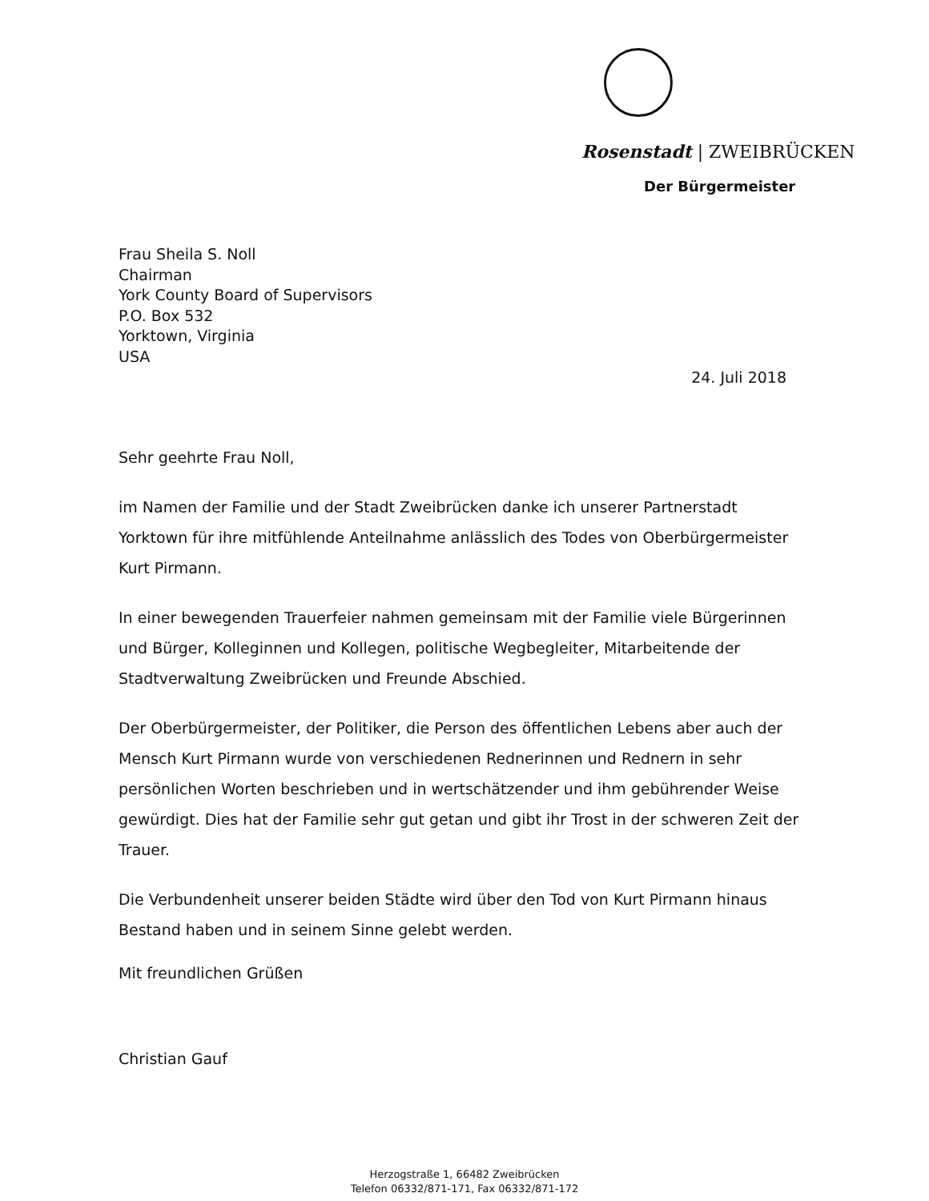Rosenstadt | ZWEIBRÜCKEN
Der Bürgermeister
Frau Sheila S. Noll
Chairman
York County Board of Supervisors
P.O. Box 532
Yorktown, Virginia
USA
24. Juli 2018
Sehr geehrte Frau Noll,
im Namen der Familie und der Stadt Zweibrücken danke ich unserer Partnerstadt Yorktown für ihre mitfühlende Anteilnahme anlässlich des Todes von Oberbürgermeister Kurt Pirmann.
In einer bewegenden Trauerfeier nahmen gemeinsam mit der Familie viele Bürgerinnen und Bürger, Kolleginnen und Kollegen, politische Wegbegleiter, Mitarbeitende der Stadtverwaltung Zweibrücken und Freunde Abschied.
Der Oberbürgermeister, der Politiker, die Person des öffentlichen Lebens aber auch der Mensch Kurt Pirmann wurde von verschiedenen Rednerinnen und Rednern in sehr persönlichen Worten beschrieben und in wertschätzender und ihm gebührender Weise gewürdigt. Dies hat der Familie sehr gut getan und gibt ihr Trost in der schweren Zeit der Trauer.
Die Verbundenheit unserer beiden Städte wird über den Tod von Kurt Pirmann hinaus Bestand haben und in seinem Sinne gelebt werden.
Mit freundlichen Grüßen
Christian Gauf
Herzogstraße 1, 66482 Zweibrücken
Telefon 06332/871-171, Fax 06332/871-172